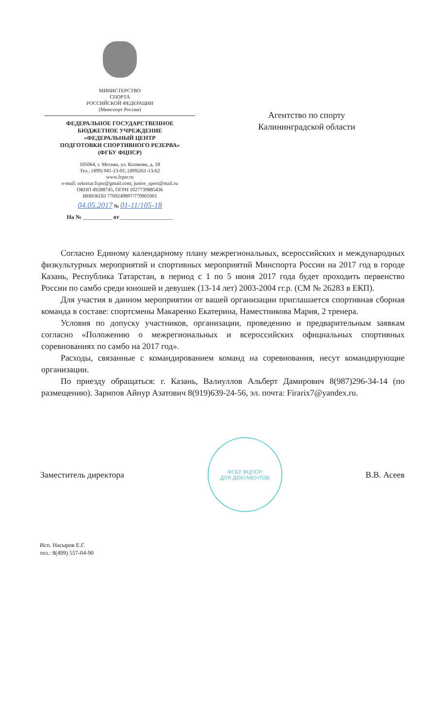МИНИСТЕРСТВО
СПОРТА
РОССИЙСКОЙ ФЕДЕРАЦИИ
(Минспорт России)
ФЕДЕРАЛЬНОЕ ГОСУДАРСТВЕННОЕ
БЮДЖЕТНОЕ УЧРЕЖДЕНИЕ
«ФЕДЕРАЛЬНЫЙ ЦЕНТР
ПОДГОТОВКИ СПОРТИВНОГО РЕЗЕРВА»
(ФГБУ ФЦПСР)
105064, г. Москва, ул. Казакова, д. 18
Тел.: (499) 941-13-01; (499)261-13-62
www.fcpsr.ru
e-mail: sekretar.fcpsr@gmail.com; junior_sport@mail.ru
ОКПО 49288745, ОГРН 1027739885436
ИНН/КПП 7709249897/770901001
04.05.2017 № 01-11/105-18
На № __________ от __________________
Агентство по спорту Калининградской области
Согласно Единому календарному плану межрегиональных, всероссийских и международных физкультурных мероприятий и спортивных мероприятий Минспорта России на 2017 год в городе Казань, Республика Татарстан, в период с 1 по 5 июня 2017 года будет проходить первенство России по самбо среди юношей и девушек (13-14 лет) 2003-2004 гг.р. (СМ № 26283 в ЕКП).
Для участия в данном мероприятии от вашей организации приглашается спортивная сборная команда в составе: спортсмены Макаренко Екатерина, Наместникова Мария, 2 тренера.
Условия по допуску участников, организации, проведению и предварительным заявкам согласно «Положению о межрегиональных и всероссийских официальных спортивных соревнованиях по самбо на 2017 год».
Расходы, связанные с командированием команд на соревнования, несут командирующие организации.
По приезду обращаться: г. Казань, Валиуллов Альберт Дамирович 8(987)296-34-14 (по размещению). Зарипов Айнур Азатович 8(919)639-24-56, эл. почта: Firarix7@yandex.ru.
Заместитель директора
ФГБУ ФЦПСР
ДЛЯ ДОКУМЕНТОВ
В.В. Асеев
Исп. Насыров Е.Г.
тел.: 8(499) 557-04-90